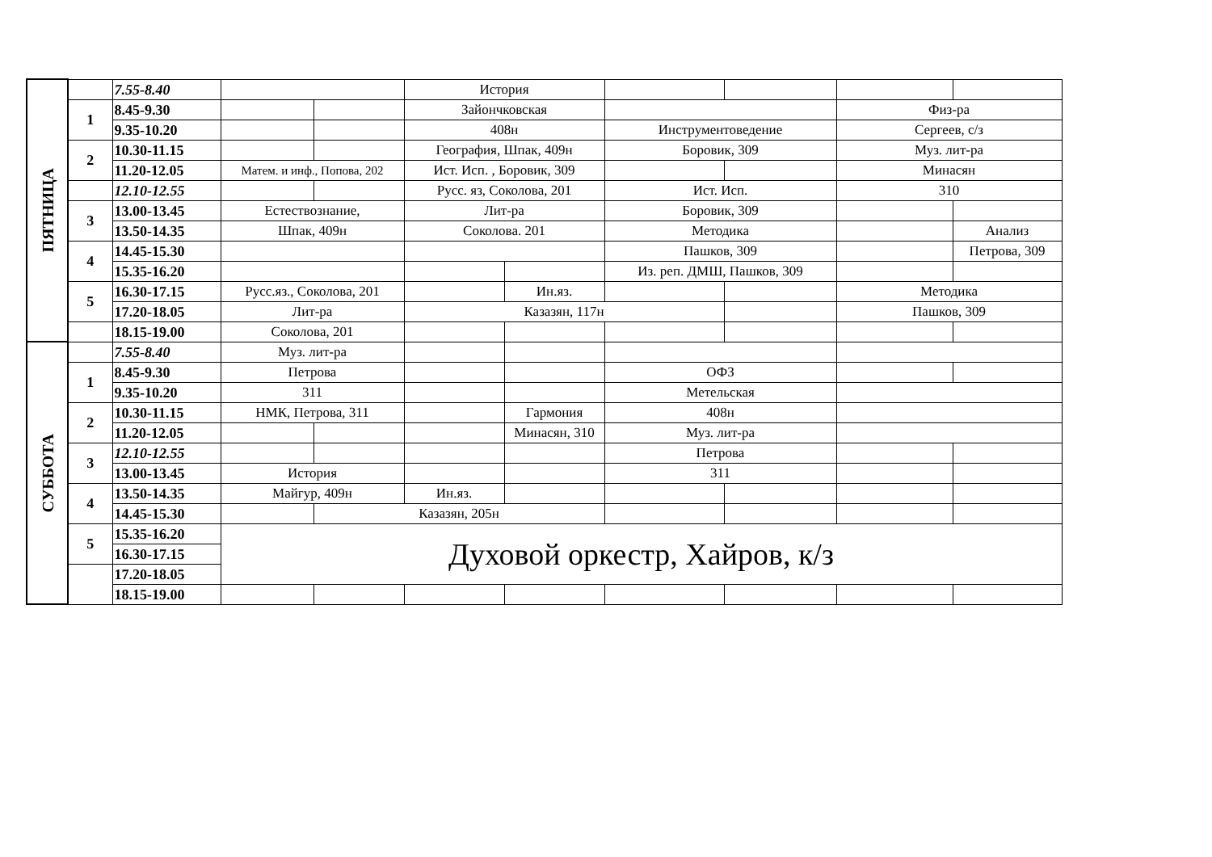| ПЯТНИЦА | | 7.55-8.40 | | | История | | | | | |
| | 1 | 8.45-9.30 | | | Зайончковская | | | | Физ-ра | |
| | | 9.35-10.20 | | | 408н | | Инструментоведение | | Сергеев, с/з | |
| | 2 | 10.30-11.15 | | | География, Шпак, 409н | | Боровик, 309 | | Муз. лит-ра | |
| | | 11.20-12.05 | Матем. и инф., Попова, 202 | | Ист. Исп. , Боровик, 309 | | | | Минасян | |
| | | 12.10-12.55 | | | Русс. яз, Соколова, 201 | | Ист. Исп. | | 310 | |
| | 3 | 13.00-13.45 | Естествознание, | | Лит-ра | | Боровик, 309 | | | |
| | | 13.50-14.35 | Шпак, 409н | | Соколова. 201 | | Методика | | | Анализ |
| | 4 | 14.45-15.30 | | | | | Пашков, 309 | | | Петрова, 309 |
| | | 15.35-16.20 | | | | | Из. реп. ДМШ, Пашков, 309 | | | |
| | 5 | 16.30-17.15 | Русс.яз., Соколова, 201 | | | Ин.яз. | | | Методика | |
| | | 17.20-18.05 | Лит-ра | | Казазян, 117н | | | | Пашков, 309 | |
| | | 18.15-19.00 | Соколова, 201 | | | | | | | |
| СУББОТА | | 7.55-8.40 | Муз. лит-ра | | | | | | | |
| | 1 | 8.45-9.30 | Петрова | | | | ОФЗ | | | |
| | | 9.35-10.20 | 311 | | | | Метельская | | | |
| | 2 | 10.30-11.15 | НМК, Петрова, 311 | | | Гармония | 408н | | | |
| | | 11.20-12.05 | | | | Минасян, 310 | Муз. лит-ра | | | |
| | 3 | 12.10-12.55 | | | | | Петрова | | | |
| | | 13.00-13.45 | История | | | | 311 | | | |
| | 4 | 13.50-14.35 | Майгур, 409н | | Ин.яз. | | | | | |
| | | 14.45-15.30 | | Казазян, 205н | | | | | | |
| | 5 | 15.35-16.20 | Духовой оркестр, Хайров, к/з | | | | | | | |
| | | 16.30-17.15 | | | | | | | | |
| | | 17.20-18.05 | | | | | | | | |
| | | 18.15-19.00 | | | | | | | | |